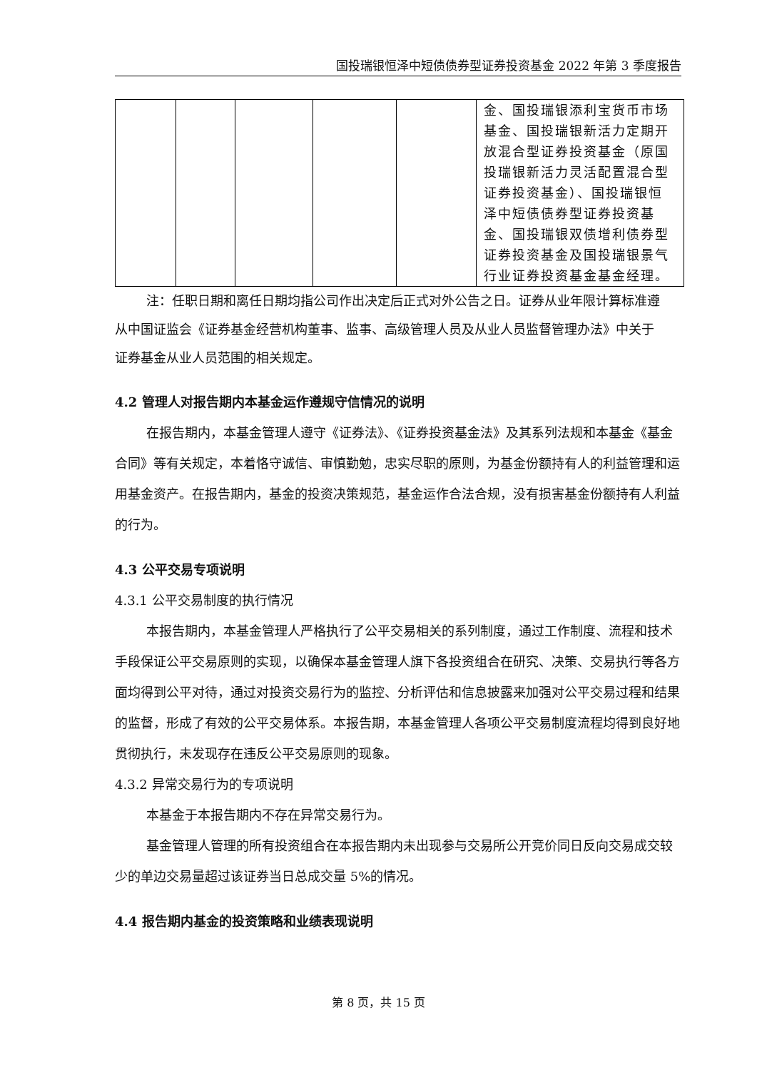国投瑞银恒泽中短债债券型证券投资基金 2022 年第 3 季度报告
| | | | | | 金、国投瑞银添利宝货币市场基金、国投瑞银新活力定期开放混合型证券投资基金（原国投瑞银新活力灵活配置混合型证券投资基金）、国投瑞银恒泽中短债债券型证券投资基金、国投瑞银双债增利债券型证券投资基金及国投瑞银景气行业证券投资基金基金经理。 |
注：任职日期和离任日期均指公司作出决定后正式对外公告之日。证券从业年限计算标准遵从中国证监会《证券基金经营机构董事、监事、高级管理人员及从业人员监督管理办法》中关于证券基金从业人员范围的相关规定。
4.2 管理人对报告期内本基金运作遵规守信情况的说明
在报告期内，本基金管理人遵守《证券法》、《证券投资基金法》及其系列法规和本基金《基金合同》等有关规定，本着恪守诚信、审慎勤勉，忠实尽职的原则，为基金份额持有人的利益管理和运用基金资产。在报告期内，基金的投资决策规范，基金运作合法合规，没有损害基金份额持有人利益的行为。
4.3 公平交易专项说明
4.3.1 公平交易制度的执行情况
本报告期内，本基金管理人严格执行了公平交易相关的系列制度，通过工作制度、流程和技术手段保证公平交易原则的实现，以确保本基金管理人旗下各投资组合在研究、决策、交易执行等各方面均得到公平对待，通过对投资交易行为的监控、分析评估和信息披露来加强对公平交易过程和结果的监督，形成了有效的公平交易体系。本报告期，本基金管理人各项公平交易制度流程均得到良好地贯彻执行，未发现存在违反公平交易原则的现象。
4.3.2 异常交易行为的专项说明
本基金于本报告期内不存在异常交易行为。
基金管理人管理的所有投资组合在本报告期内未出现参与交易所公开竞价同日反向交易成交较少的单边交易量超过该证券当日总成交量 5%的情况。
4.4 报告期内基金的投资策略和业绩表现说明
第 8 页，共 15 页